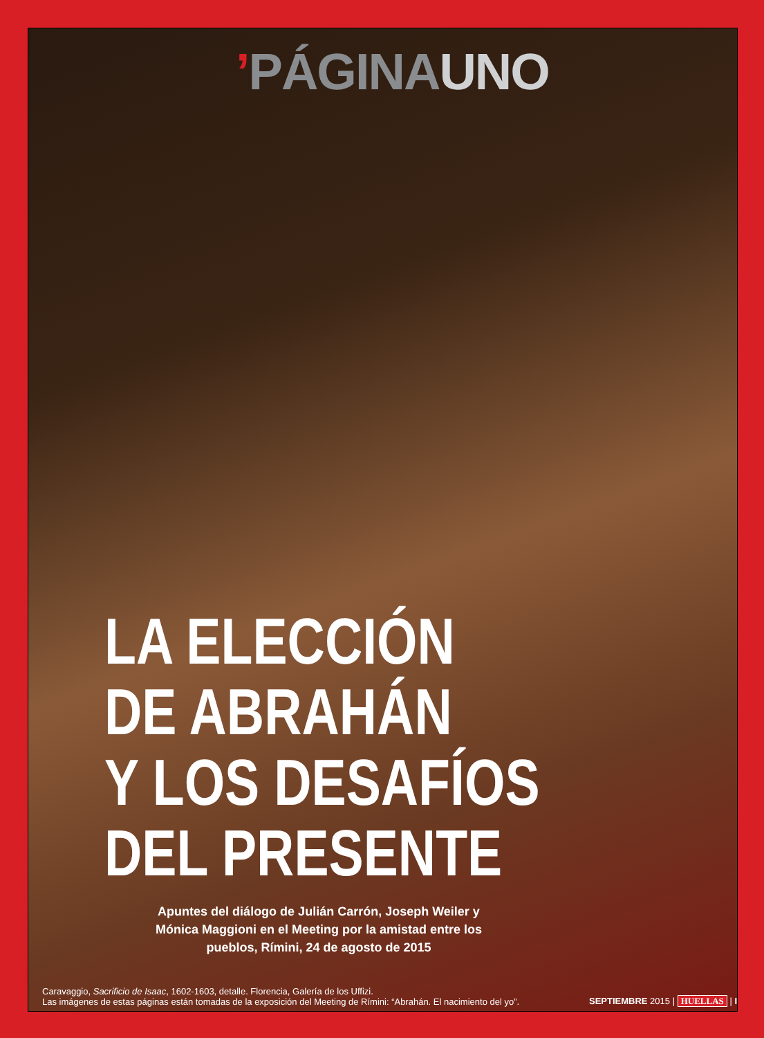’PÁGINA UNO
LA ELECCIÓN
DE ABRAHÁN
Y LOS DESAFÍOS
DEL PRESENTE
Apuntes del diálogo de Julián Carrón, Joseph Weiler y Mónica Maggioni en el Meeting por la amistad entre los pueblos, Rímini, 24 de agosto de 2015
Caravaggio, Sacrificio de Isaac, 1602-1603, detalle. Florencia, Galería de los Uffizi.
Las imágenes de estas páginas están tomadas de la exposición del Meeting de Rímini: “Abrahán. El nacimiento del yo”.
SEPTIEMBRE 2015 | HUELLAS | I